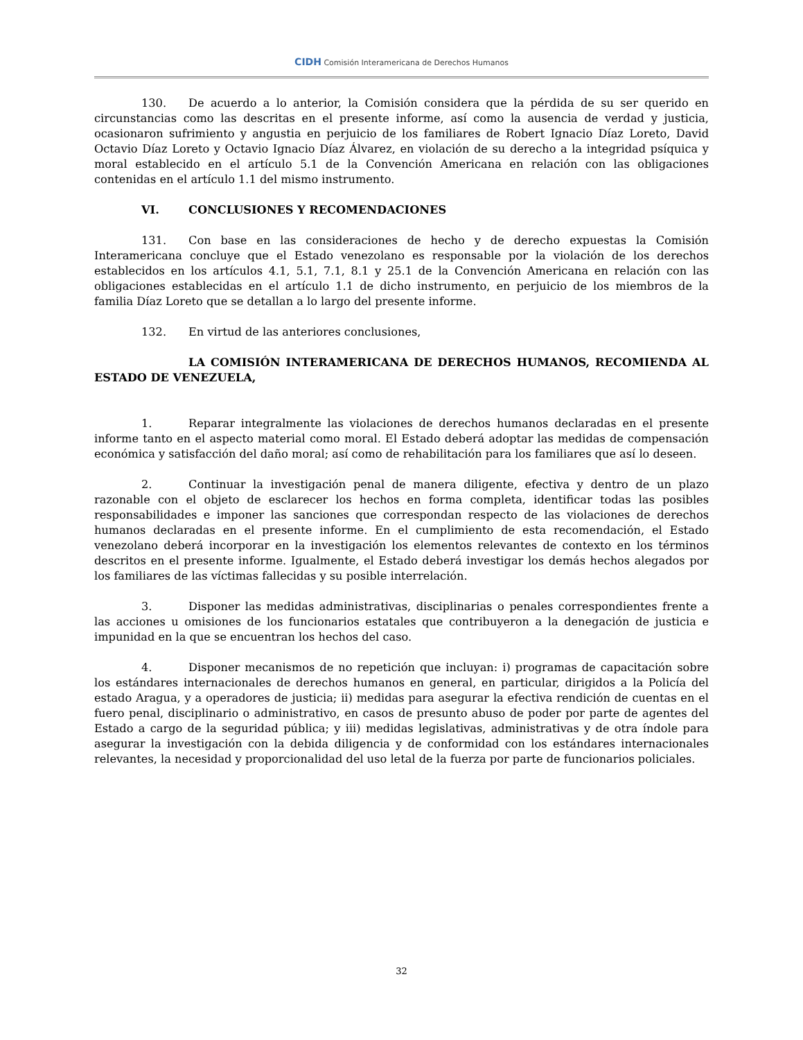CIDH Comisión Interamericana de Derechos Humanos
130. De acuerdo a lo anterior, la Comisión considera que la pérdida de su ser querido en circunstancias como las descritas en el presente informe, así como la ausencia de verdad y justicia, ocasionaron sufrimiento y angustia en perjuicio de los familiares de Robert Ignacio Díaz Loreto, David Octavio Díaz Loreto y Octavio Ignacio Díaz Álvarez, en violación de su derecho a la integridad psíquica y moral establecido en el artículo 5.1 de la Convención Americana en relación con las obligaciones contenidas en el artículo 1.1 del mismo instrumento.
VI. CONCLUSIONES Y RECOMENDACIONES
131. Con base en las consideraciones de hecho y de derecho expuestas la Comisión Interamericana concluye que el Estado venezolano es responsable por la violación de los derechos establecidos en los artículos 4.1, 5.1, 7.1, 8.1 y 25.1 de la Convención Americana en relación con las obligaciones establecidas en el artículo 1.1 de dicho instrumento, en perjuicio de los miembros de la familia Díaz Loreto que se detallan a lo largo del presente informe.
132. En virtud de las anteriores conclusiones,
LA COMISIÓN INTERAMERICANA DE DERECHOS HUMANOS, RECOMIENDA AL ESTADO DE VENEZUELA,
1. Reparar integralmente las violaciones de derechos humanos declaradas en el presente informe tanto en el aspecto material como moral. El Estado deberá adoptar las medidas de compensación económica y satisfacción del daño moral; así como de rehabilitación para los familiares que así lo deseen.
2. Continuar la investigación penal de manera diligente, efectiva y dentro de un plazo razonable con el objeto de esclarecer los hechos en forma completa, identificar todas las posibles responsabilidades e imponer las sanciones que correspondan respecto de las violaciones de derechos humanos declaradas en el presente informe. En el cumplimiento de esta recomendación, el Estado venezolano deberá incorporar en la investigación los elementos relevantes de contexto en los términos descritos en el presente informe. Igualmente, el Estado deberá investigar los demás hechos alegados por los familiares de las víctimas fallecidas y su posible interrelación.
3. Disponer las medidas administrativas, disciplinarias o penales correspondientes frente a las acciones u omisiones de los funcionarios estatales que contribuyeron a la denegación de justicia e impunidad en la que se encuentran los hechos del caso.
4. Disponer mecanismos de no repetición que incluyan: i) programas de capacitación sobre los estándares internacionales de derechos humanos en general, en particular, dirigidos a la Policía del estado Aragua, y a operadores de justicia; ii) medidas para asegurar la efectiva rendición de cuentas en el fuero penal, disciplinario o administrativo, en casos de presunto abuso de poder por parte de agentes del Estado a cargo de la seguridad pública; y iii) medidas legislativas, administrativas y de otra índole para asegurar la investigación con la debida diligencia y de conformidad con los estándares internacionales relevantes, la necesidad y proporcionalidad del uso letal de la fuerza por parte de funcionarios policiales.
32